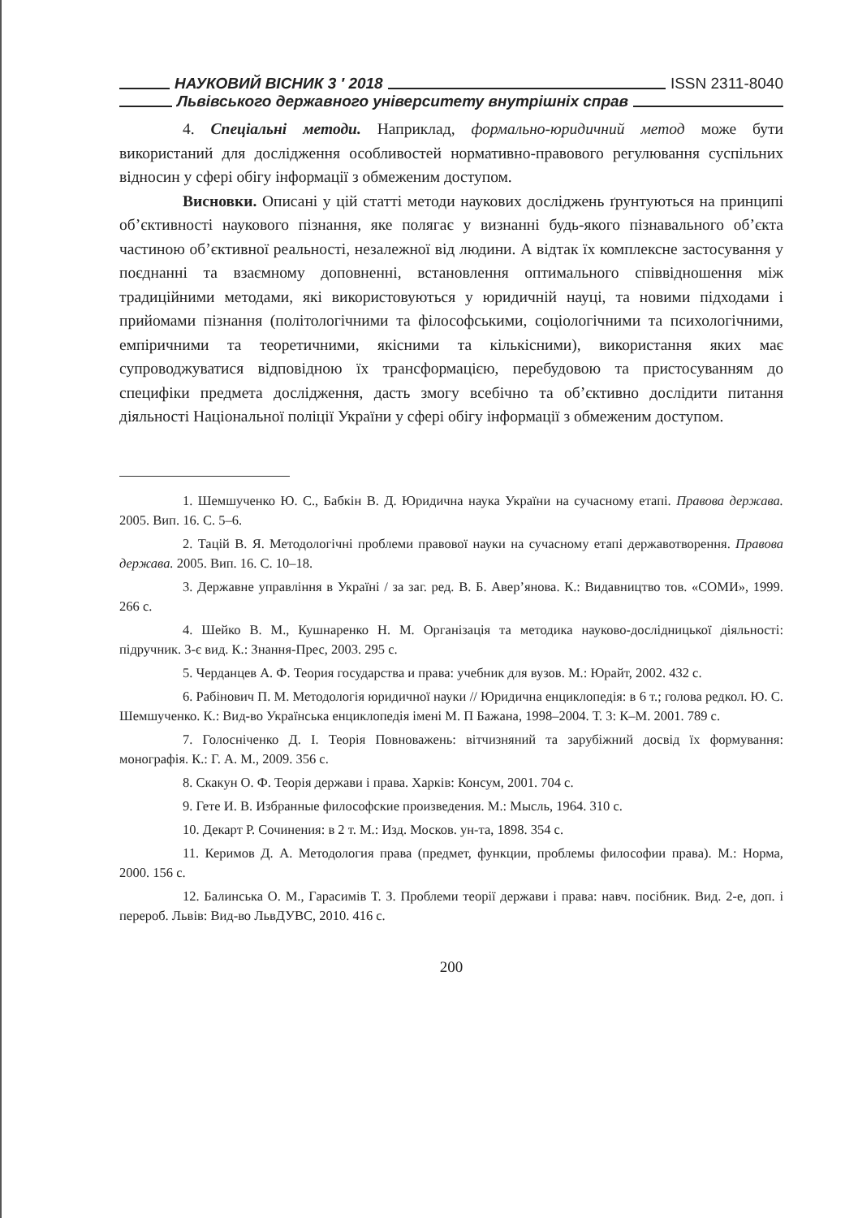НАУКОВИЙ ВІСНИК 3 ′ 2018 ISSN 2311-8040
Львівського державного університету внутрішніх справ
4. Спеціальні методи. Наприклад, формально-юридичний метод може бути використаний для дослідження особливостей нормативно-правового регулювання суспільних відносин у сфері обігу інформації з обмеженим доступом.
Висновки. Описані у цій статті методи наукових досліджень ґрунтуються на принципі об’єктивності наукового пізнання, яке полягає у визнанні будь-якого пізнавального об’єкта частиною об’єктивної реальності, незалежної від людини. А відтак їх комплексне застосування у поєднанні та взаємному доповненні, встановлення оптимального співвідношення між традиційними методами, які використовуються у юридичній науці, та новими підходами і прийомами пізнання (політологічними та філософськими, соціологічними та психологічними, емпіричними та теоретичними, якісними та кількісними), використання яких має супроводжуватися відповідною їх трансформацією, перебудовою та пристосуванням до специфіки предмета дослідження, дасть змогу всебічно та об’єктивно дослідити питання діяльності Національної поліції України у сфері обігу інформації з обмеженим доступом.
1. Шемшученко Ю. С., Бабкін В. Д. Юридична наука України на сучасному етапі. Правова держава. 2005. Вип. 16. С. 5–6.
2. Тацій В. Я. Методологічні проблеми правової науки на сучасному етапі державотворення. Правова держава. 2005. Вип. 16. С. 10–18.
3. Державне управління в Україні / за заг. ред. В. Б. Авер’янова. К.: Видавництво тов. «СОМИ», 1999. 266 с.
4. Шейко В. М., Кушнаренко Н. М. Організація та методика науково-дослідницької діяльності: підручник. 3-є вид. К.: Знання-Прес, 2003. 295 с.
5. Черданцев А. Ф. Теория государства и права: учебник для вузов. М.: Юрайт, 2002. 432 с.
6. Рабінович П. М. Методологія юридичної науки // Юридична енциклопедія: в 6 т.; голова редкол. Ю. С. Шемшученко. К.: Вид-во Українська енциклопедія імені М. П Бажана, 1998–2004. Т. 3: К–М. 2001. 789 с.
7. Голосніченко Д. І. Теорія Повноважень: вітчизняний та зарубіжний досвід їх формування: монографія. К.: Г. А. М., 2009. 356 с.
8. Скакун О. Ф. Теорія держави і права. Харків: Консум, 2001. 704 с.
9. Гете И. В. Избранные философские произведения. М.: Мысль, 1964. 310 с.
10. Декарт Р. Сочинения: в 2 т. М.: Изд. Москов. ун-та, 1898. 354 с.
11. Керимов Д. А. Методология права (предмет, функции, проблемы философии права). М.: Норма, 2000. 156 с.
12. Балинська О. М., Гарасимів Т. З. Проблеми теорії держави і права: навч. посібник. Вид. 2-е, доп. і перероб. Львів: Вид-во ЛьвДУВС, 2010. 416 с.
200